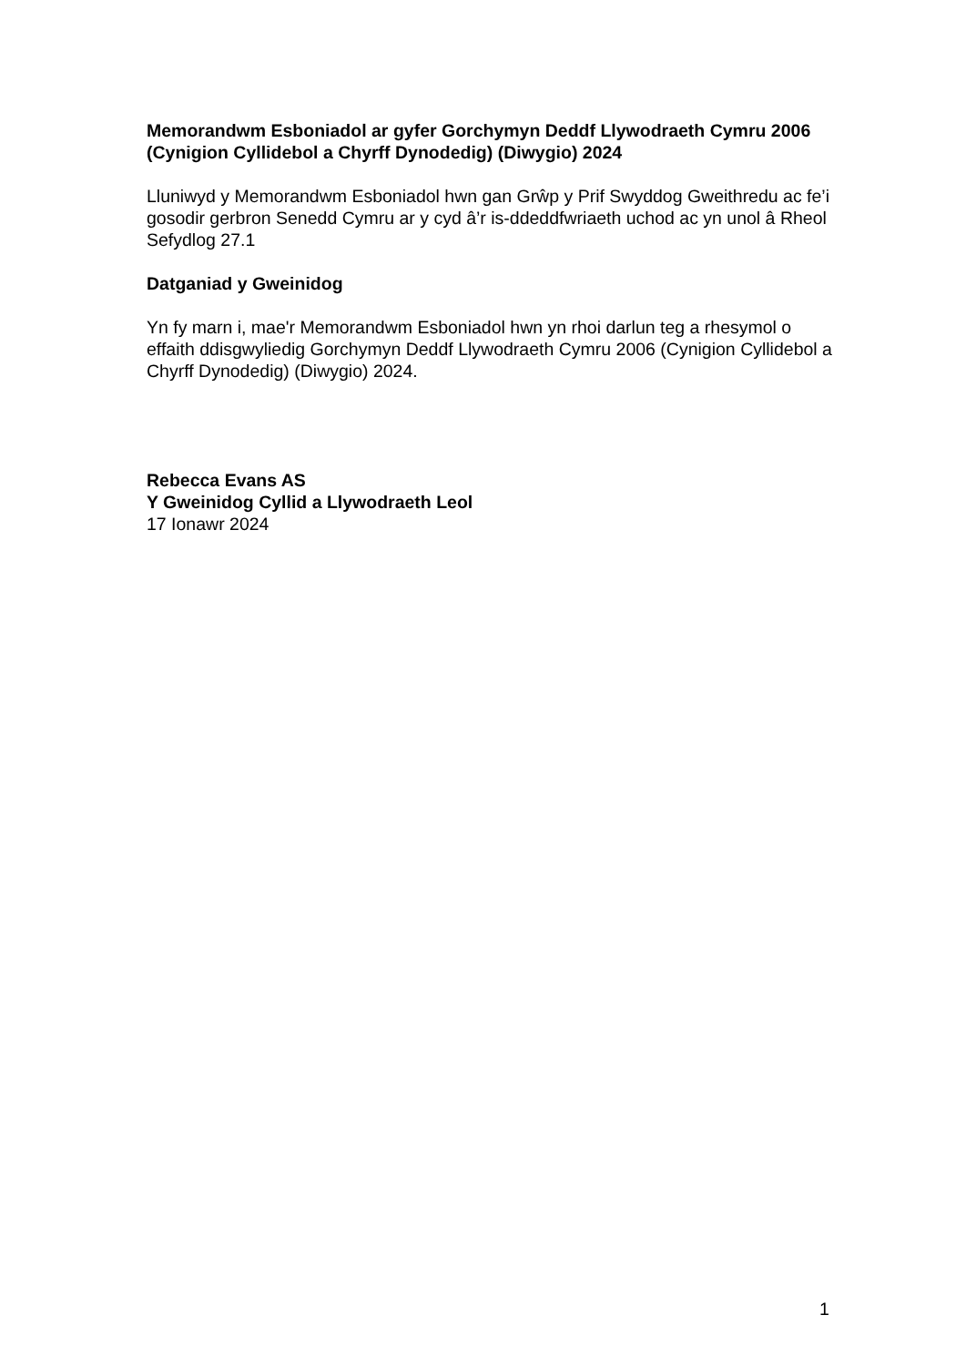Memorandwm Esboniadol ar gyfer Gorchymyn Deddf Llywodraeth Cymru 2006 (Cynigion Cyllidebol a Chyrff Dynodedig) (Diwygio) 2024
Lluniwyd y Memorandwm Esboniadol hwn gan Grŵp y Prif Swyddog Gweithredu ac fe’i gosodir gerbron Senedd Cymru ar y cyd â’r is-ddeddfwriaeth uchod ac yn unol â Rheol Sefydlog 27.1
Datganiad y Gweinidog
Yn fy marn i, mae'r Memorandwm Esboniadol hwn yn rhoi darlun teg a rhesymol o effaith ddisgwyliedig Gorchymyn Deddf Llywodraeth Cymru 2006 (Cynigion Cyllidebol a Chyrff Dynodedig) (Diwygio) 2024.
Rebecca Evans AS
Y Gweinidog Cyllid a Llywodraeth Leol
17 Ionawr 2024
1